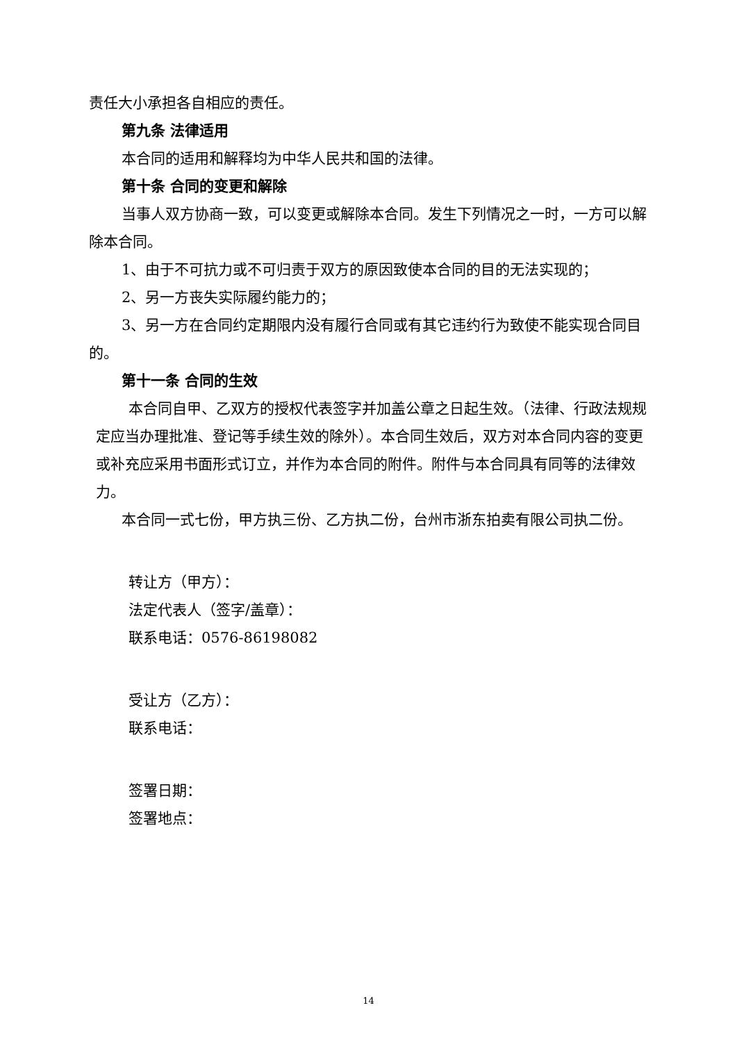责任大小承担各自相应的责任。
第九条 法律适用
本合同的适用和解释均为中华人民共和国的法律。
第十条 合同的变更和解除
当事人双方协商一致，可以变更或解除本合同。发生下列情况之一时，一方可以解除本合同。
1、由于不可抗力或不可归责于双方的原因致使本合同的目的无法实现的；
2、另一方丧失实际履约能力的；
3、另一方在合同约定期限内没有履行合同或有其它违约行为致使不能实现合同目的。
第十一条 合同的生效
本合同自甲、乙双方的授权代表签字并加盖公章之日起生效。（法律、行政法规规定应当办理批准、登记等手续生效的除外）。本合同生效后，双方对本合同内容的变更或补充应采用书面形式订立，并作为本合同的附件。附件与本合同具有同等的法律效力。
本合同一式七份，甲方执三份、乙方执二份，台州市浙东拍卖有限公司执二份。
转让方（甲方）：
法定代表人（签字/盖章）：
联系电话：0576-86198082
受让方（乙方）：
联系电话：
签署日期：
签署地点：
14